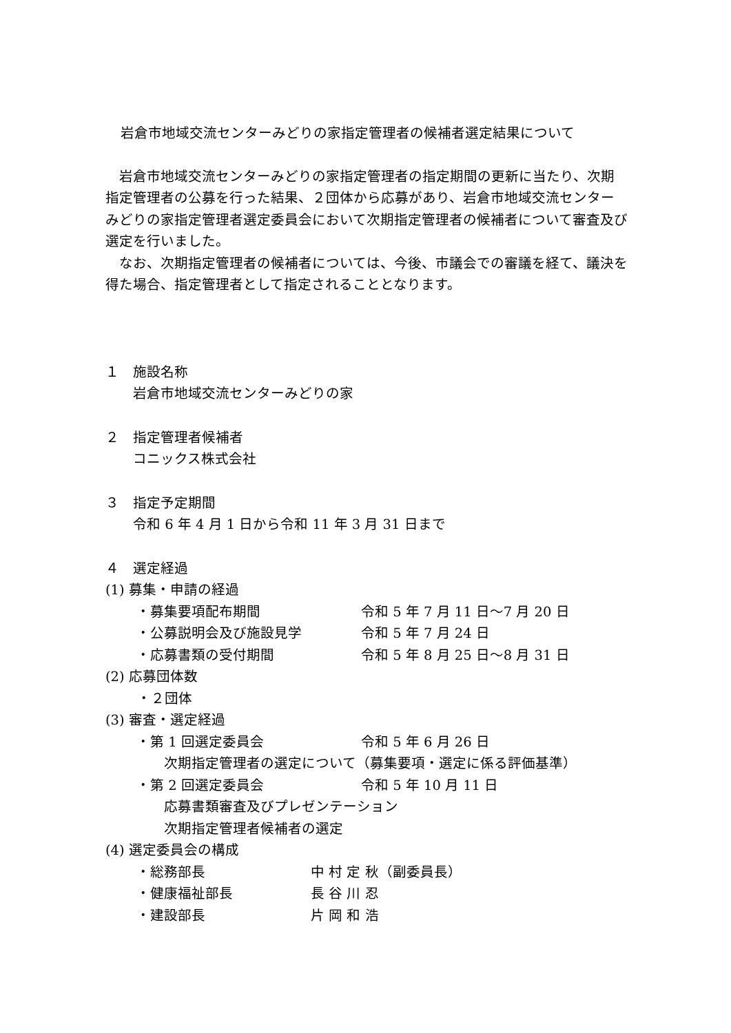岩倉市地域交流センターみどりの家指定管理者の候補者選定結果について
岩倉市地域交流センターみどりの家指定管理者の指定期間の更新に当たり、次期指定管理者の公募を行った結果、２団体から応募があり、岩倉市地域交流センターみどりの家指定管理者選定委員会において次期指定管理者の候補者について審査及び選定を行いました。
なお、次期指定管理者の候補者については、今後、市議会での審議を経て、議決を得た場合、指定管理者として指定されることとなります。
１　施設名称
岩倉市地域交流センターみどりの家
２　指定管理者候補者
コニックス株式会社
３　指定予定期間
令和 6 年 4 月 1 日から令和 11 年 3 月 31 日まで
４　選定経過
(1) 募集・申請の経過
・募集要項配布期間 令和 5 年 7 月 11 日～7 月 20 日
・公募説明会及び施設見学 令和 5 年 7 月 24 日
・応募書類の受付期間 令和 5 年 8 月 25 日～8 月 31 日
(2) 応募団体数
・２団体
(3) 審査・選定経過
・第 1 回選定委員会 令和 5 年 6 月 26 日
次期指定管理者の選定について（募集要項・選定に係る評価基準）
・第 2 回選定委員会 令和 5 年 10 月 11 日
応募書類審査及びプレゼンテーション
次期指定管理者候補者の選定
(4) 選定委員会の構成
・総務部長 中 村 定 秋（副委員長）
・健康福祉部長 長 谷 川 忍
・建設部長 片 岡 和 浩